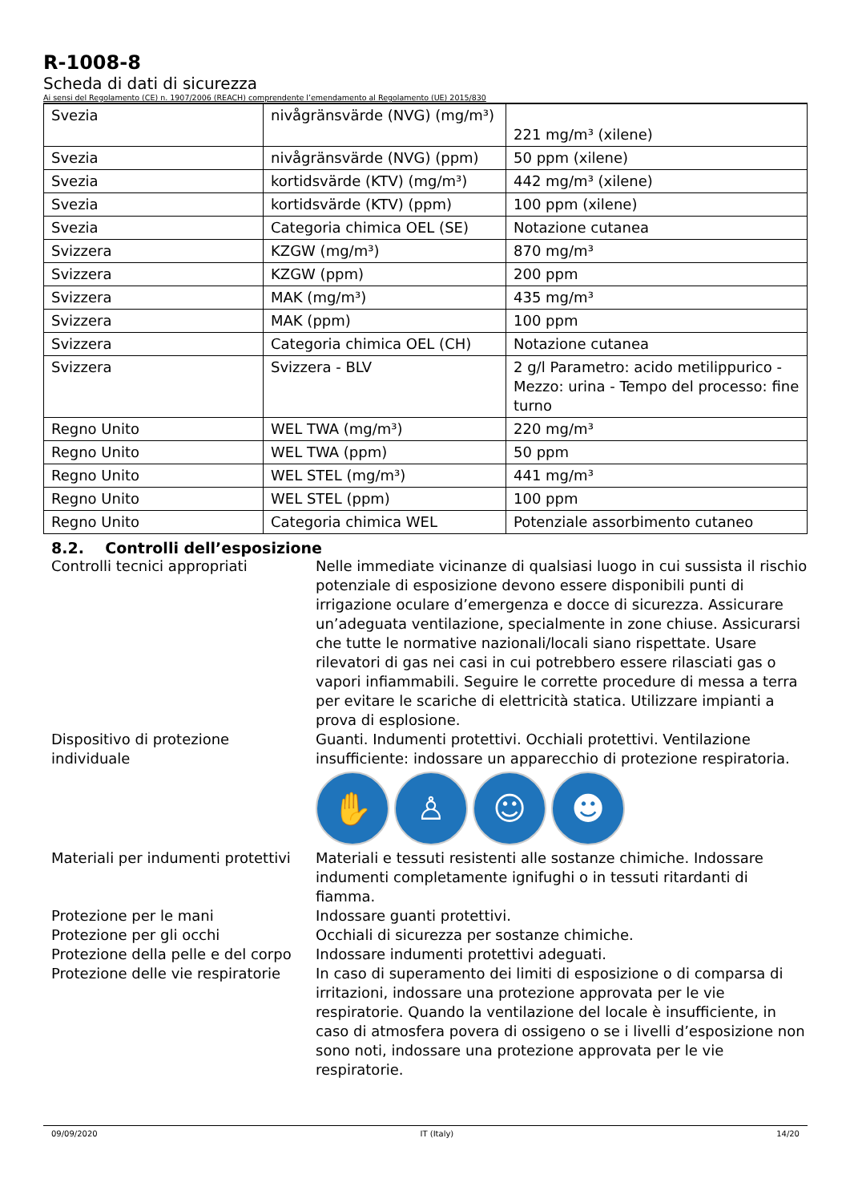R-1008-8
Scheda di dati di sicurezza
Ai sensi del Regolamento (CE) n. 1907/2006 (REACH) comprendente l’emendamento al Regolamento (UE) 2015/830
| Svezia | nivågränsvärde (NVG) (mg/m³) | 221 mg/m³ (xilene) |
| Svezia | nivågränsvärde (NVG) (ppm) | 50 ppm (xilene) |
| Svezia | kortidsvärde (KTV) (mg/m³) | 442 mg/m³ (xilene) |
| Svezia | kortidsvärde (KTV) (ppm) | 100 ppm (xilene) |
| Svezia | Categoria chimica OEL (SE) | Notazione cutanea |
| Svizzera | KZGW (mg/m³) | 870 mg/m³ |
| Svizzera | KZGW (ppm) | 200 ppm |
| Svizzera | MAK (mg/m³) | 435 mg/m³ |
| Svizzera | MAK (ppm) | 100 ppm |
| Svizzera | Categoria chimica OEL (CH) | Notazione cutanea |
| Svizzera | Svizzera - BLV | 2 g/l Parametro: acido metilippurico - Mezzo: urina - Tempo del processo: fine turno |
| Regno Unito | WEL TWA (mg/m³) | 220 mg/m³ |
| Regno Unito | WEL TWA (ppm) | 50 ppm |
| Regno Unito | WEL STEL (mg/m³) | 441 mg/m³ |
| Regno Unito | WEL STEL (ppm) | 100 ppm |
| Regno Unito | Categoria chimica WEL | Potenziale assorbimento cutaneo |
8.2. Controlli dell’esposizione
Controlli tecnici appropriati Nelle immediate vicinanze di qualsiasi luogo in cui sussista il rischio potenziale di esposizione devono essere disponibili punti di irrigazione oculare d’emergenza e docce di sicurezza. Assicurare un’adeguata ventilazione, specialmente in zone chiuse. Assicurarsi che tutte le normative nazionali/locali siano rispettate. Usare rilevatori di gas nei casi in cui potrebbero essere rilasciati gas o vapori infiammabili. Seguire le corrette procedure di messa a terra per evitare le scariche di elettricità statica. Utilizzare impianti a prova di esplosione.
Dispositivo di protezione individuale
Guanti. Indumenti protettivi. Occhiali protettivi. Ventilazione insufficiente: indossare un apparecchio di protezione respiratoria.
✋ ♙ ☺ ☻
Materiali per indumenti protettivi
Materiali e tessuti resistenti alle sostanze chimiche. Indossare indumenti completamente ignifughi o in tessuti ritardanti di fiamma.
Protezione per le mani Indossare guanti protettivi.
Protezione per gli occhi Occhiali di sicurezza per sostanze chimiche.
Protezione della pelle e del corpo
Indossare indumenti protettivi adeguati.
Protezione delle vie respiratorie
In caso di superamento dei limiti di esposizione o di comparsa di irritazioni, indossare una protezione approvata per le vie respiratorie. Quando la ventilazione del locale è insufficiente, in caso di atmosfera povera di ossigeno o se i livelli d’esposizione non sono noti, indossare una protezione approvata per le vie respiratorie.
09/09/2020 IT (Italy) 14/20